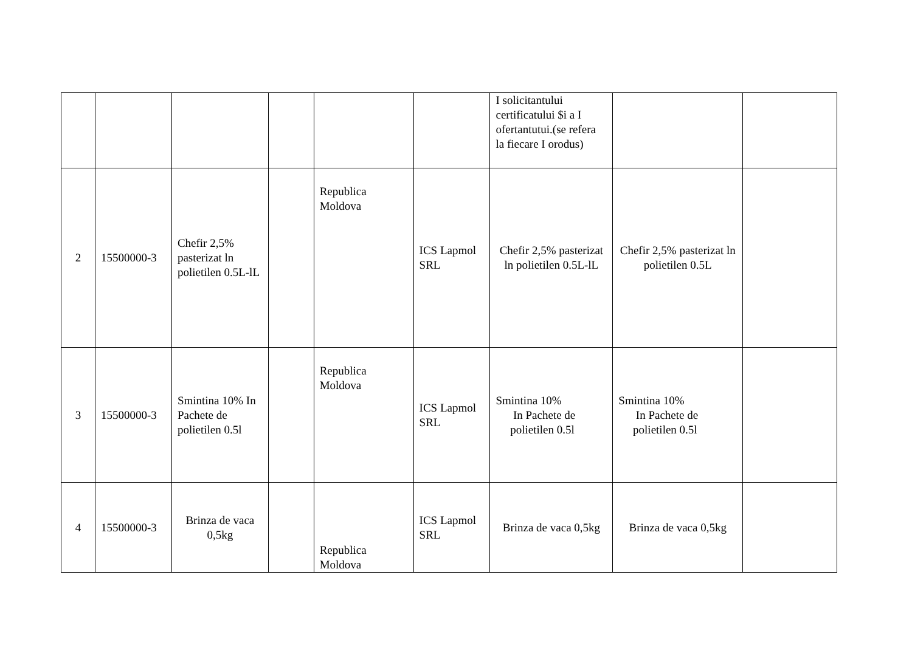| | | | | | | I solicitantului certificatului $i a I ofertantutui.(se refera la fiecare I orodus) | | |
| 2 | 15500000-3 | Chefir 2,5% pasterizat ln polietilen 0.5L-lL | | Republica Moldova | ICS Lapmol SRL | Chefir 2,5% pasterizat ln polietilen 0.5L-lL | Chefir 2,5% pasterizat ln polietilen 0.5L | |
| 3 | 15500000-3 | Smintina 10% In Pachete de polietilen 0.5l | | Republica Moldova | ICS Lapmol SRL | Smintina 10% In Pachete de polietilen 0.5l | Smintina 10% In Pachete de polietilen 0.5l | |
| 4 | 15500000-3 | Brinza de vaca 0,5kg | | Republica Moldova | ICS Lapmol SRL | Brinza de vaca 0,5kg | Brinza de vaca 0,5kg | |